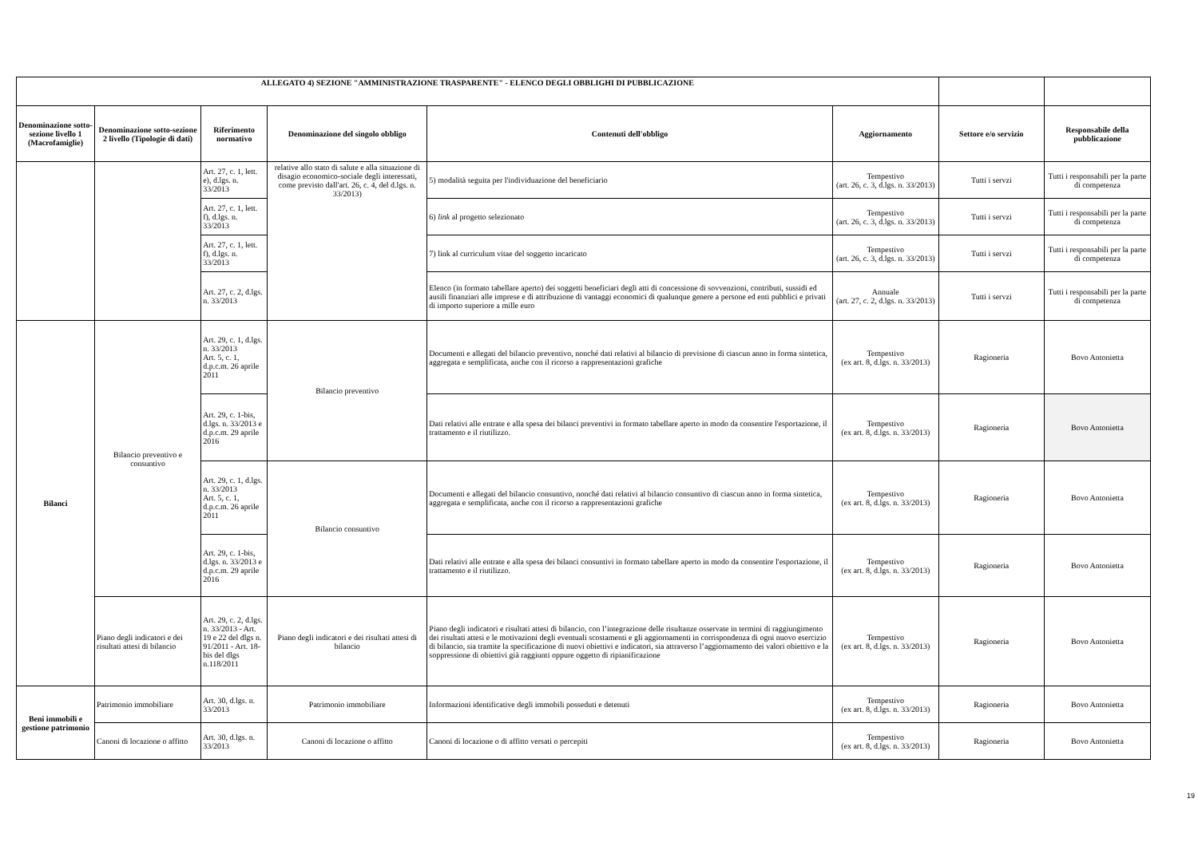| ALLEGATO 4) SEZIONE "AMMINISTRAZIONE TRASPARENTE" - ELENCO DEGLI OBBLIGHI DI PUBBLICAZIONE | | | | | | | |
| --- | --- | --- | --- | --- | --- | --- | --- |
| Denominazione sotto-sezione livello 1 (Macrofamiglie) | Denominazione sotto-sezione 2 livello (Tipologie di dati) | Riferimento normativo | Denominazione del singolo obbligo | Contenuti dell'obbligo | Aggiornamento | Settore e/o servizio | Responsabile della pubblicazione |
| | | Art. 27, c. 1, lett. e), d.lgs. n. 33/2013 | relative allo stato di salute e alla situazione di disagio economico-sociale degli interessati, come previsto dall'art. 26, c. 4, del d.lgs. n. 33/2013) | 5) modalità seguita per l'individuazione del beneficiario | Tempestivo (art. 26, c. 3, d.lgs. n. 33/2013) | Tutti i servzi | Tutti i responsabili per la parte di competenza |
| | | Art. 27, c. 1, lett. f), d.lgs. n. 33/2013 | | 6) link al progetto selezionato | Tempestivo (art. 26, c. 3, d.lgs. n. 33/2013) | Tutti i servzi | Tutti i responsabili per la parte di competenza |
| | | Art. 27, c. 1, lett. f), d.lgs. n. 33/2013 | | 7) link al curriculum vitae del soggetto incaricato | Tempestivo (art. 26, c. 3, d.lgs. n. 33/2013) | Tutti i servzi | Tutti i responsabili per la parte di competenza |
| | | Art. 27, c. 2, d.lgs. n. 33/2013 | | Elenco (in formato tabellare aperto) dei soggetti beneficiari degli atti di concessione di sovvenzioni, contributi, sussidi ed ausili finanziari alle imprese e di attribuzione di vantaggi economici di qualunque genere a persone ed enti pubblici e privati di importo superiore a mille euro | Annuale (art. 27, c. 2, d.lgs. n. 33/2013) | Tutti i servzi | Tutti i responsabili per la parte di competenza |
| Bilanci | Bilancio preventivo e consuntivo | Art. 29, c. 1, d.lgs. n. 33/2013 Art. 5, c. 1, d.p.c.m. 26 aprile 2011 | Bilancio preventivo | Documenti e allegati del bilancio preventivo, nonché dati relativi al bilancio di previsione di ciascun anno in forma sintetica, aggregata e semplificata, anche con il ricorso a rappresentazioni grafiche | Tempestivo (ex art. 8, d.lgs. n. 33/2013) | Ragioneria | Bovo Antonietta |
| | | Art. 29, c. 1-bis, d.lgs. n. 33/2013 e d.p.c.m. 29 aprile 2016 | | Dati relativi alle entrate e alla spesa dei bilanci preventivi in formato tabellare aperto in modo da consentire l'esportazione, il trattamento e il riutilizzo. | Tempestivo (ex art. 8, d.lgs. n. 33/2013) | Ragioneria | Bovo Antonietta |
| | | Art. 29, c. 1, d.lgs. n. 33/2013 Art. 5, c. 1, d.p.c.m. 26 aprile 2011 | Bilancio consuntivo | Documenti e allegati del bilancio consuntivo, nonché dati relativi al bilancio consuntivo di ciascun anno in forma sintetica, aggregata e semplificata, anche con il ricorso a rappresentazioni grafiche | Tempestivo (ex art. 8, d.lgs. n. 33/2013) | Ragioneria | Bovo Antonietta |
| | | Art. 29, c. 1-bis, d.lgs. n. 33/2013 e d.p.c.m. 29 aprile 2016 | | Dati relativi alle entrate e alla spesa dei bilanci consuntivi in formato tabellare aperto in modo da consentire l'esportazione, il trattamento e il riutilizzo. | Tempestivo (ex art. 8, d.lgs. n. 33/2013) | Ragioneria | Bovo Antonietta |
| | Piano degli indicatori e dei risultati attesi di bilancio | Art. 29, c. 2, d.lgs. n. 33/2013 - Art. 19 e 22 del dlgs n. 91/2011 - Art. 18-bis del dlgs n.118/2011 | Piano degli indicatori e dei risultati attesi di bilancio | Piano degli indicatori e risultati attesi di bilancio, con l’integrazione delle risultanze osservate in termini di raggiungimento dei risultati attesi e le motivazioni degli eventuali scostamenti e gli aggiornamenti in corrispondenza di ogni nuovo esercizio di bilancio, sia tramite la specificazione di nuovi obiettivi e indicatori, sia attraverso l’aggiornamento dei valori obiettivo e la soppressione di obiettivi già raggiunti oppure oggetto di ripianificazione | Tempestivo (ex art. 8, d.lgs. n. 33/2013) | Ragioneria | Bovo Antonietta |
| Beni immobili e gestione patrimonio | Patrimonio immobiliare | Art. 30, d.lgs. n. 33/2013 | Patrimonio immobiliare | Informazioni identificative degli immobili posseduti e detenuti | Tempestivo (ex art. 8, d.lgs. n. 33/2013) | Ragioneria | Bovo Antonietta |
| | Canoni di locazione o affitto | Art. 30, d.lgs. n. 33/2013 | Canoni di locazione o affitto | Canoni di locazione o di affitto versati o percepiti | Tempestivo (ex art. 8, d.lgs. n. 33/2013) | Ragioneria | Bovo Antonietta |
19